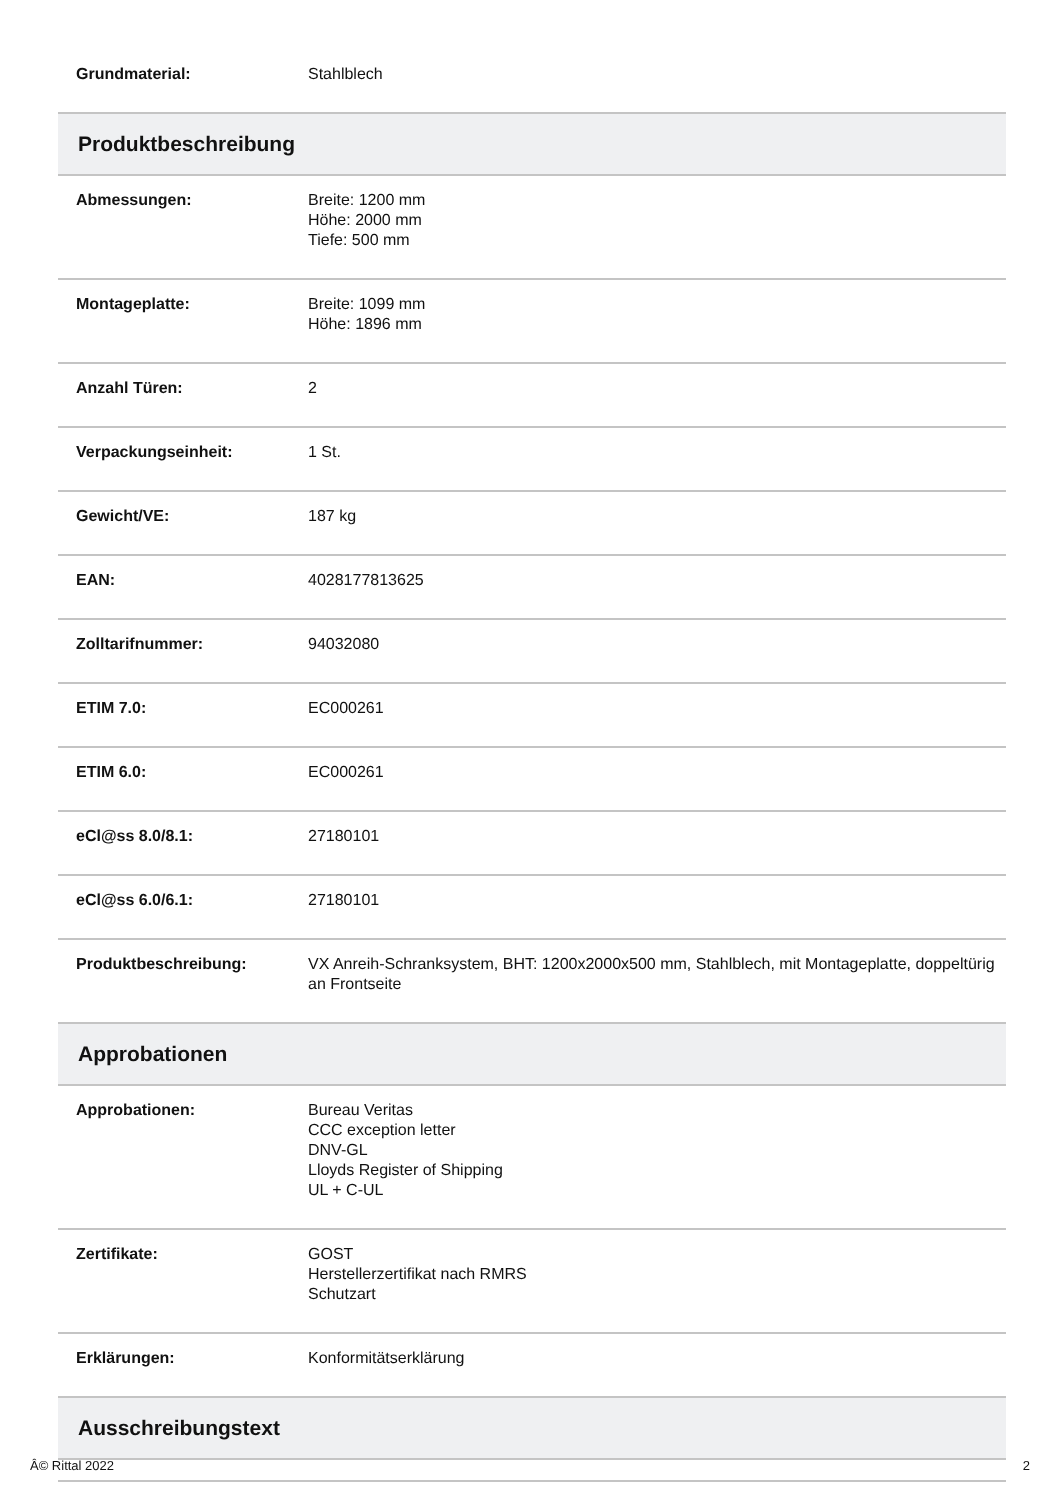| Grundmaterial: | Stahlblech |
| Produktbeschreibung | |
| Abmessungen: | Breite: 1200 mm Höhe: 2000 mm Tiefe: 500 mm |
| Montageplatte: | Breite: 1099 mm Höhe: 1896 mm |
| Anzahl Türen: | 2 |
| Verpackungseinheit: | 1 St. |
| Gewicht/VE: | 187 kg |
| EAN: | 4028177813625 |
| Zolltarifnummer: | 94032080 |
| ETIM 7.0: | EC000261 |
| ETIM 6.0: | EC000261 |
| eCl@ss 8.0/8.1: | 27180101 |
| eCl@ss 6.0/6.1: | 27180101 |
| Produktbeschreibung: | VX Anreih-Schranksystem, BHT: 1200x2000x500 mm, Stahlblech, mit Montageplatte, doppeltürig an Frontseite |
| Approbationen | |
| Approbationen: | Bureau Veritas CCC exception letter DNV-GL Lloyds Register of Shipping UL + C-UL |
| Zertifikate: | GOST Herstellerzertifikat nach RMRS Schutzart |
| Erklärungen: | Konformitätserklärung |
| Ausschreibungstext | |
Â© Rittal 2022 2